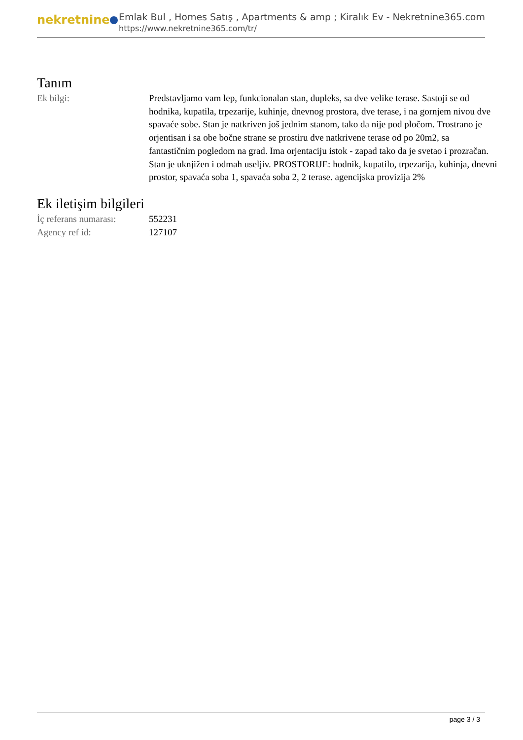nekretnine
Emlak Bul , Homes Satış , Apartments & amp ; Kiralık Ev - Nekretnine365.com
https://www.nekretnine365.com/tr/
Tanım
| Ek bilgi: | Predstavljamo vam lep, funkcionalan stan, dupleks, sa dve velike terase. Sastoji se od hodnika, kupatila, trpezarije, kuhinje, dnevnog prostora, dve terase, i na gornjem nivou dve spavaće sobe. Stan je natkriven još jednim stanom, tako da nije pod pločom. Trostrano je orjentisan i sa obe bočne strane se prostiru dve natkrivene terase od po 20m2, sa fantastičnim pogledom na grad. Ima orjentaciju istok - zapad tako da je svetao i prozračan. Stan je uknjižen i odmah useljiv. PROSTORIJE: hodnik, kupatilo, trpezarija, kuhinja, dnevni prostor, spavaća soba 1, spavaća soba 2, 2 terase. agencijska provizija 2% |
Ek iletişim bilgileri
| İç referans numarası: | 552231 |
| Agency ref id: | 127107 |
page 3 / 3